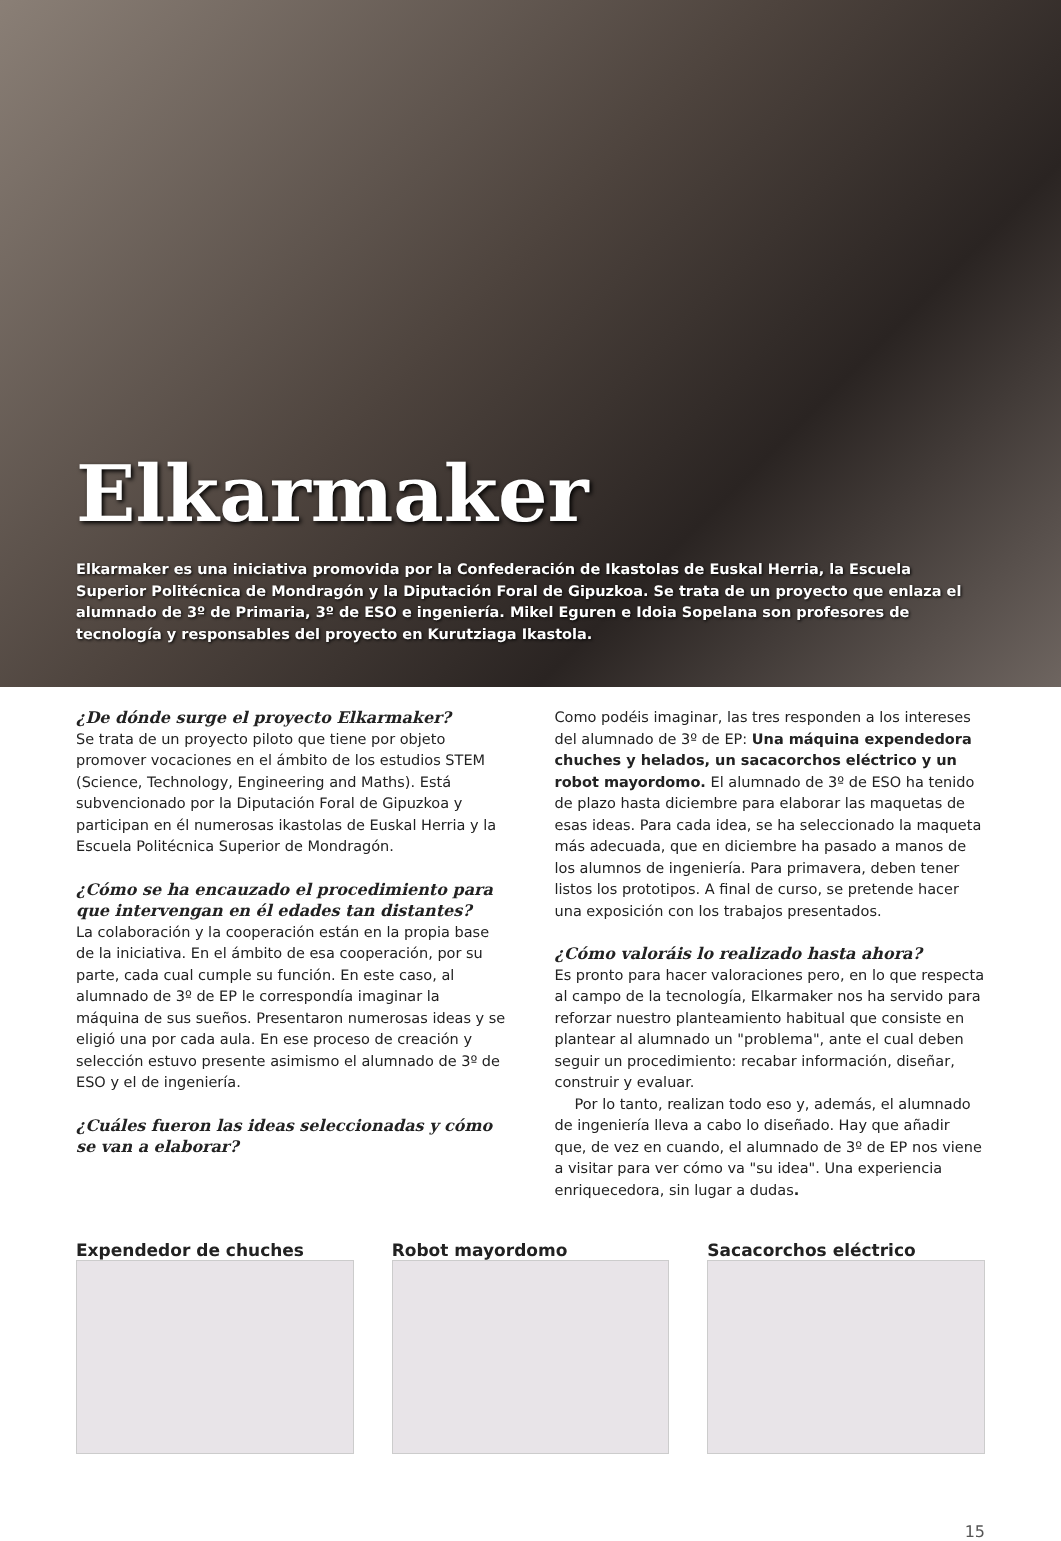Elkarmaker
Elkarmaker es una iniciativa promovida por la Confederación de Ikastolas de Euskal Herria, la Escuela Superior Politécnica de Mondragón y la Diputación Foral de Gipuzkoa. Se trata de un proyecto que enlaza el alumnado de 3º de Primaria, 3º de ESO e ingeniería. Mikel Eguren e Idoia Sopelana son profesores de tecnología y responsables del proyecto en Kurutziaga Ikastola.
¿De dónde surge el proyecto Elkarmaker?
Se trata de un proyecto piloto que tiene por objeto promover vocaciones en el ámbito de los estudios STEM (Science, Technology, Engineering and Maths). Está subvencionado por la Diputación Foral de Gipuzkoa y participan en él numerosas ikastolas de Euskal Herria y la Escuela Politécnica Superior de Mondragón.
¿Cómo se ha encauzado el procedimiento para que intervengan en él edades tan distantes?
La colaboración y la cooperación están en la propia base de la iniciativa. En el ámbito de esa cooperación, por su parte, cada cual cumple su función. En este caso, al alumnado de 3º de EP le correspondía imaginar la máquina de sus sueños. Presentaron numerosas ideas y se eligió una por cada aula. En ese proceso de creación y selección estuvo presente asimismo el alumnado de 3º de ESO y el de ingeniería.
¿Cuáles fueron las ideas seleccionadas y cómo se van a elaborar?
Como podéis imaginar, las tres responden a los intereses del alumnado de 3º de EP: Una máquina expendedora chuches y helados, un sacacorchos eléctrico y un robot mayordomo. El alumnado de 3º de ESO ha tenido de plazo hasta diciembre para elaborar las maquetas de esas ideas. Para cada idea, se ha seleccionado la maqueta más adecuada, que en diciembre ha pasado a manos de los alumnos de ingeniería. Para primavera, deben tener listos los prototipos. A final de curso, se pretende hacer una exposición con los trabajos presentados.
¿Cómo valoráis lo realizado hasta ahora?
Es pronto para hacer valoraciones pero, en lo que respecta al campo de la tecnología, Elkarmaker nos ha servido para reforzar nuestro planteamiento habitual que consiste en plantear al alumnado un "problema", ante el cual deben seguir un procedimiento: recabar información, diseñar, construir y evaluar.
Por lo tanto, realizan todo eso y, además, el alumnado de ingeniería lleva a cabo lo diseñado. Hay que añadir que, de vez en cuando, el alumnado de 3º de EP nos viene a visitar para ver cómo va "su idea". Una experiencia enriquecedora, sin lugar a dudas.
Expendedor de chuches Robot mayordomo Sacacorchos eléctrico
15